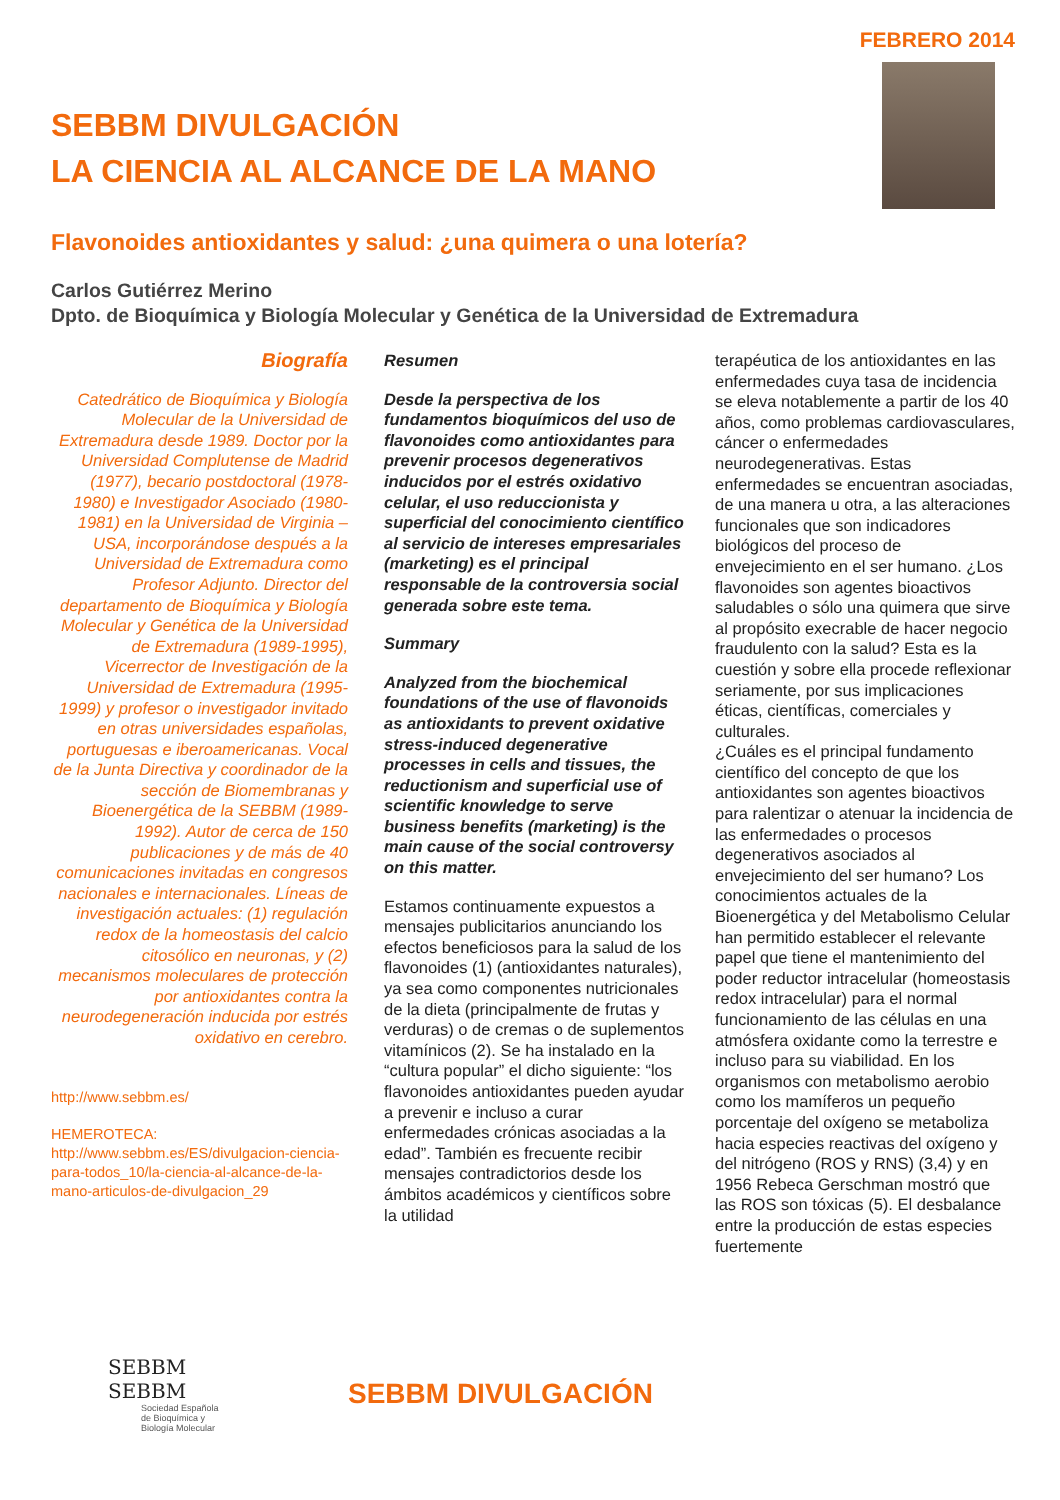FEBRERO 2014
SEBBM DIVULGACIÓN
LA CIENCIA AL ALCANCE DE LA MANO
Flavonoides antioxidantes y salud: ¿una quimera o una lotería?
Carlos Gutiérrez Merino
Dpto. de Bioquímica y Biología Molecular y Genética de la Universidad de Extremadura
Biografía
Catedrático de Bioquímica y Biología Molecular de la Universidad de Extremadura desde 1989. Doctor por la Universidad Complutense de Madrid (1977), becario postdoctoral (1978-1980) e Investigador Asociado (1980-1981) en la Universidad de Virginia –USA, incorporándose después a la Universidad de Extremadura como Profesor Adjunto. Director del departamento de Bioquímica y Biología Molecular y Genética de la Universidad de Extremadura (1989-1995), Vicerrector de Investigación de la Universidad de Extremadura (1995-1999) y profesor o investigador invitado en otras universidades españolas, portuguesas e iberoamericanas. Vocal de la Junta Directiva y coordinador de la sección de Biomembranas y Bioenergética de la SEBBM (1989-1992). Autor de cerca de 150 publicaciones y de más de 40 comunicaciones invitadas en congresos nacionales e internacionales. Líneas de investigación actuales: (1) regulación redox de la homeostasis del calcio citosólico en neuronas, y (2) mecanismos moleculares de protección por antioxidantes contra la neurodegeneración inducida por estrés oxidativo en cerebro.
http://www.sebbm.es/
HEMEROTECA:
http://www.sebbm.es/ES/divulgacion-ciencia-para-todos_10/la-ciencia-al-alcance-de-la-mano-articulos-de-divulgacion_29
Resumen
Desde la perspectiva de los fundamentos bioquímicos del uso de flavonoides como antioxidantes para prevenir procesos degenerativos inducidos por el estrés oxidativo celular, el uso reduccionista y superficial del conocimiento científico al servicio de intereses empresariales (marketing) es el principal responsable de la controversia social generada sobre este tema.
Summary
Analyzed from the biochemical foundations of the use of flavonoids as antioxidants to prevent oxidative stress-induced degenerative processes in cells and tissues, the reductionism and superficial use of scientific knowledge to serve business benefits (marketing) is the main cause of the social controversy on this matter.
Estamos continuamente expuestos a mensajes publicitarios anunciando los efectos beneficiosos para la salud de los flavonoides (1) (antioxidantes naturales), ya sea como componentes nutricionales de la dieta (principalmente de frutas y verduras) o de cremas o de suplementos vitamínicos (2). Se ha instalado en la “cultura popular” el dicho siguiente: “los flavonoides antioxidantes pueden ayudar a prevenir e incluso a curar enfermedades crónicas asociadas a la edad”. También es frecuente recibir mensajes contradictorios desde los ámbitos académicos y científicos sobre la utilidad
terapéutica de los antioxidantes en las enfermedades cuya tasa de incidencia se eleva notablemente a partir de los 40 años, como problemas cardiovasculares, cáncer o enfermedades neurodegenerativas. Estas enfermedades se encuentran asociadas, de una manera u otra, a las alteraciones funcionales que son indicadores biológicos del proceso de envejecimiento en el ser humano. ¿Los flavonoides son agentes bioactivos saludables o sólo una quimera que sirve al propósito execrable de hacer negocio fraudulento con la salud? Esta es la cuestión y sobre ella procede reflexionar seriamente, por sus implicaciones éticas, científicas, comerciales y culturales.
¿Cuáles es el principal fundamento científico del concepto de que los antioxidantes son agentes bioactivos para ralentizar o atenuar la incidencia de las enfermedades o procesos degenerativos asociados al envejecimiento del ser humano? Los conocimientos actuales de la Bioenergética y del Metabolismo Celular han permitido establecer el relevante papel que tiene el mantenimiento del poder reductor intracelular (homeostasis redox intracelular) para el normal funcionamiento de las células en una atmósfera oxidante como la terrestre e incluso para su viabilidad. En los organismos con metabolismo aerobio como los mamíferos un pequeño porcentaje del oxígeno se metaboliza hacia especies reactivas del oxígeno y del nitrógeno (ROS y RNS) (3,4) y en 1956 Rebeca Gerschman mostró que las ROS son tóxicas (5). El desbalance entre la producción de estas especies fuertemente
SEBBM
SEBBM
Sociedad Española de Bioquímica y Biología Molecular
SEBBM DIVULGACIÓN